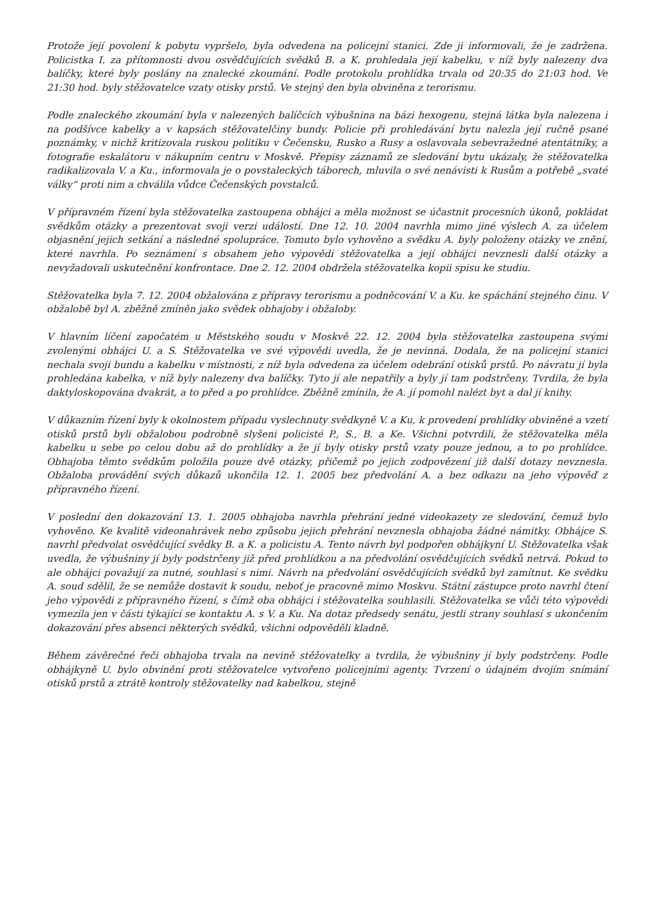Protože její povolení k pobytu vypršelo, byla odvedena na policejní stanici. Zde ji informovali, že je zadržena. Policistka I. za přítomnosti dvou osvědčujících svědků B. a K. prohledala její kabelku, v níž byly nalezeny dva balíčky, které byly poslány na znalecké zkoumání. Podle protokolu prohlídka trvala od 20:35 do 21:03 hod. Ve 21:30 hod. byly stěžovatelce vzaty otisky prstů. Ve stejný den byla obviněna z terorismu.
Podle znaleckého zkoumání byla v nalezených balíčcích výbušnina na bázi hexogenu, stejná látka byla nalezena i na podšívce kabelky a v kapsách stěžovatelčiny bundy. Policie při prohledávání bytu nalezla její ručně psané poznámky, v nichž kritizovala ruskou politiku v Čečensku, Rusko a Rusy a oslavovala sebevražedné atentátníky, a fotografie eskalátoru v nákupním centru v Moskvě. Přepisy záznamů ze sledování bytu ukázaly, že stěžovatelka radikalizovala V. a Ku., informovala je o povstaleckých táborech, mluvila o své nenávisti k Rusům a potřebě „svaté války“ proti nim a chválila vůdce Čečenských povstalců.
V přípravném řízení byla stěžovatelka zastoupena obhájci a měla možnost se účastnit procesních úkonů, pokládat svědkům otázky a prezentovat svoji verzi událostí. Dne 12. 10. 2004 navrhla mimo jiné výslech A. za účelem objasnění jejich setkání a následné spolupráce. Tomuto bylo vyhověno a svědku A. byly položeny otázky ve znění, které navrhla. Po seznámení s obsahem jeho výpovědi stěžovatelka a její obhájci nevznesli další otázky a nevyžadovali uskutečnění konfrontace. Dne 2. 12. 2004 obdržela stěžovatelka kopii spisu ke studiu.
Stěžovatelka byla 7. 12. 2004 obžalována z přípravy terorismu a podněcování V. a Ku. ke spáchání stejného činu. V obžalobě byl A. zběžně zmíněn jako svědek obhajoby i obžaloby.
V hlavním líčení započatém u Městského soudu v Moskvě 22. 12. 2004 byla stěžovatelka zastoupena svými zvolenými obhájci U. a S. Stěžovatelka ve své výpovědi uvedla, že je nevinná. Dodala, že na policejní stanici nechala svoji bundu a kabelku v místnosti, z níž byla odvedena za účelem odebrání otisků prstů. Po návratu jí byla prohledána kabelka, v níž byly nalezeny dva balíčky. Tyto jí ale nepatřily a byly jí tam podstrčeny. Tvrdila, že byla daktyloskopována dvakrát, a to před a po prohlídce. Zběžně zmínila, že A. jí pomohl nalézt byt a dal jí knihy.
V důkazním řízení byly k okolnostem případu vyslechnuty svědkyně V. a Ku, k provedení prohlídky obviněné a vzetí otisků prstů byli obžalobou podrobně slyšeni policisté P., S., B. a Ke. Všichni potvrdili, že stěžovatelka měla kabelku u sebe po celou dobu až do prohlídky a že jí byly otisky prstů vzaty pouze jednou, a to po prohlídce. Obhajoba těmto svědkům položila pouze dvě otázky, přičemž po jejich zodpovězení již další dotazy nevznesla. Obžaloba provádění svých důkazů ukončila 12. 1. 2005 bez předvolání A. a bez odkazu na jeho výpověď z přípravného řízení.
V poslední den dokazování 13. 1. 2005 obhajoba navrhla přehrání jedné videokazety ze sledování, čemuž bylo vyhověno. Ke kvalitě videonahrávek nebo způsobu jejich přehrání nevznesla obhajoba žádné námitky. Obhájce S. navrhl předvolat osvědčující svědky B. a K. a policistu A. Tento návrh byl podpořen obhájkyní U. Stěžovatelka však uvedla, že výbušniny jí byly podstrčeny již před prohlídkou a na předvolání osvědčujících svědků netrvá. Pokud to ale obhájci považují za nutné, souhlasí s nimi. Návrh na předvolání osvědčujících svědků byl zamítnut. Ke svědku A. soud sdělil, že se nemůže dostavit k soudu, neboť je pracovně mimo Moskvu. Státní zástupce proto navrhl čtení jeho výpovědi z přípravného řízení, s čímž oba obhájci i stěžovatelka souhlasili. Stěžovatelka se vůči této výpovědi vymezila jen v části týkající se kontaktu A. s V. a Ku. Na dotaz předsedy senátu, jestli strany souhlasí s ukončením dokazování přes absenci některých svědků, všichni odpověděli kladně.
Během závěrečné řeči obhajoba trvala na nevině stěžovatelky a tvrdila, že výbušniny jí byly podstrčeny. Podle obhájkyně U. bylo obvinění proti stěžovatelce vytvořeno policejními agenty. Tvrzení o údajném dvojím snímání otisků prstů a ztrátě kontroly stěžovatelky nad kabelkou, stejně